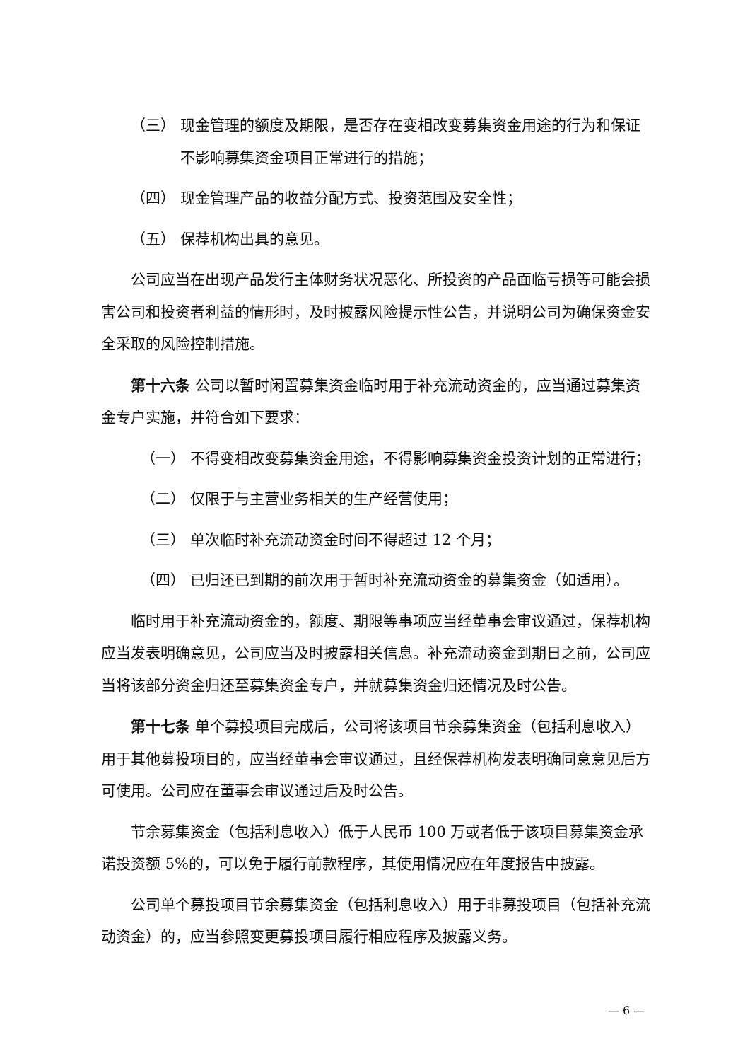（三） 现金管理的额度及期限，是否存在变相改变募集资金用途的行为和保证不影响募集资金项目正常进行的措施；
（四） 现金管理产品的收益分配方式、投资范围及安全性；
（五） 保荐机构出具的意见。
公司应当在出现产品发行主体财务状况恶化、所投资的产品面临亏损等可能会损害公司和投资者利益的情形时，及时披露风险提示性公告，并说明公司为确保资金安全采取的风险控制措施。
第十六条 公司以暂时闲置募集资金临时用于补充流动资金的，应当通过募集资金专户实施，并符合如下要求：
（一） 不得变相改变募集资金用途，不得影响募集资金投资计划的正常进行；
（二） 仅限于与主营业务相关的生产经营使用；
（三） 单次临时补充流动资金时间不得超过 12 个月；
（四） 已归还已到期的前次用于暂时补充流动资金的募集资金（如适用）。
临时用于补充流动资金的，额度、期限等事项应当经董事会审议通过，保荐机构应当发表明确意见，公司应当及时披露相关信息。补充流动资金到期日之前，公司应当将该部分资金归还至募集资金专户，并就募集资金归还情况及时公告。
第十七条 单个募投项目完成后，公司将该项目节余募集资金（包括利息收入）用于其他募投项目的，应当经董事会审议通过，且经保荐机构发表明确同意意见后方可使用。公司应在董事会审议通过后及时公告。
节余募集资金（包括利息收入）低于人民币 100 万或者低于该项目募集资金承诺投资额 5%的，可以免于履行前款程序，其使用情况应在年度报告中披露。
公司单个募投项目节余募集资金（包括利息收入）用于非募投项目（包括补充流动资金）的，应当参照变更募投项目履行相应程序及披露义务。
— 6 —